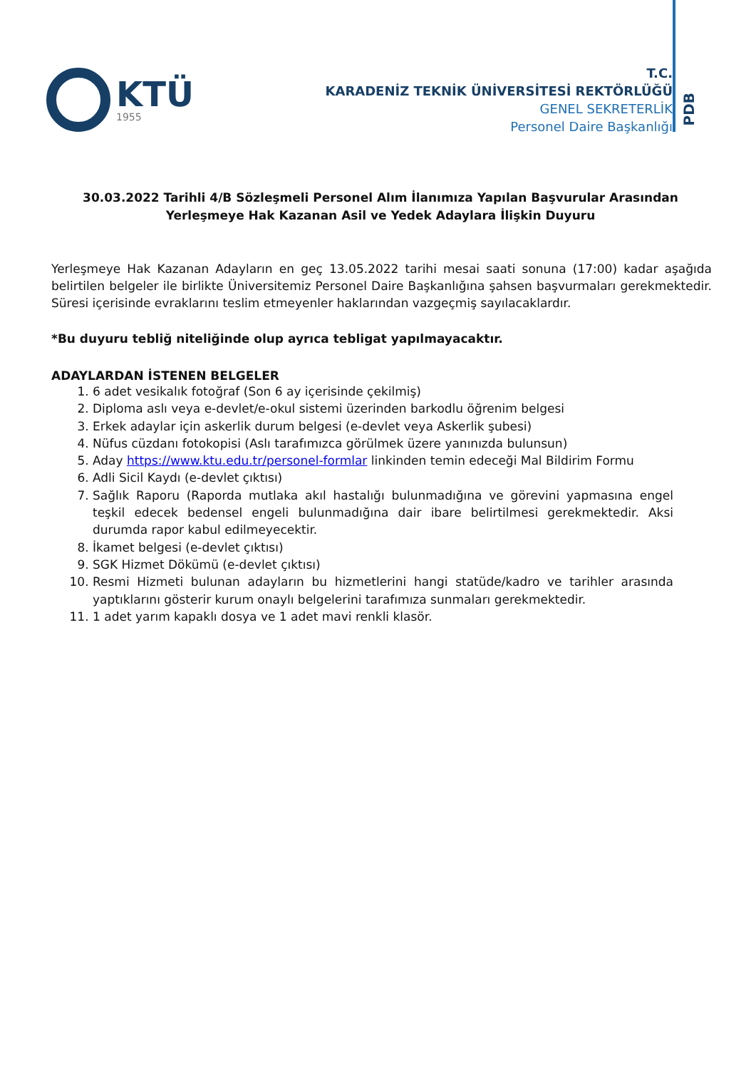KTÜ
1955
T.C.
KARADENİZ TEKNİK ÜNİVERSİTESİ REKTÖRLÜĞÜ
GENEL SEKRETERLİK
Personel Daire Başkanlığı
PDB
30.03.2022 Tarihli 4/B Sözleşmeli Personel Alım İlanımıza Yapılan Başvurular Arasından Yerleşmeye Hak Kazanan Asil ve Yedek Adaylara İlişkin Duyuru
Yerleşmeye Hak Kazanan Adayların en geç 13.05.2022 tarihi mesai saati sonuna (17:00) kadar aşağıda belirtilen belgeler ile birlikte Üniversitemiz Personel Daire Başkanlığına şahsen başvurmaları gerekmektedir. Süresi içerisinde evraklarını teslim etmeyenler haklarından vazgeçmiş sayılacaklardır.
*Bu duyuru tebliğ niteliğinde olup ayrıca tebligat yapılmayacaktır.
ADAYLARDAN İSTENEN BELGELER
1. 6 adet vesikalık fotoğraf (Son 6 ay içerisinde çekilmiş)
2. Diploma aslı veya e-devlet/e-okul sistemi üzerinden barkodlu öğrenim belgesi
3. Erkek adaylar için askerlik durum belgesi (e-devlet veya Askerlik şubesi)
4. Nüfus cüzdanı fotokopisi (Aslı tarafımızca görülmek üzere yanınızda bulunsun)
5. Aday https://www.ktu.edu.tr/personel-formlar linkinden temin edeceği Mal Bildirim Formu
6. Adli Sicil Kaydı (e-devlet çıktısı)
7. Sağlık Raporu (Raporda mutlaka akıl hastalığı bulunmadığına ve görevini yapmasına engel teşkil edecek bedensel engeli bulunmadığına dair ibare belirtilmesi gerekmektedir. Aksi durumda rapor kabul edilmeyecektir.
8. İkamet belgesi (e-devlet çıktısı)
9. SGK Hizmet Dökümü (e-devlet çıktısı)
10. Resmi Hizmeti bulunan adayların bu hizmetlerini hangi statüde/kadro ve tarihler arasında yaptıklarını gösterir kurum onaylı belgelerini tarafımıza sunmaları gerekmektedir.
11. 1 adet yarım kapaklı dosya ve 1 adet mavi renkli klasör.